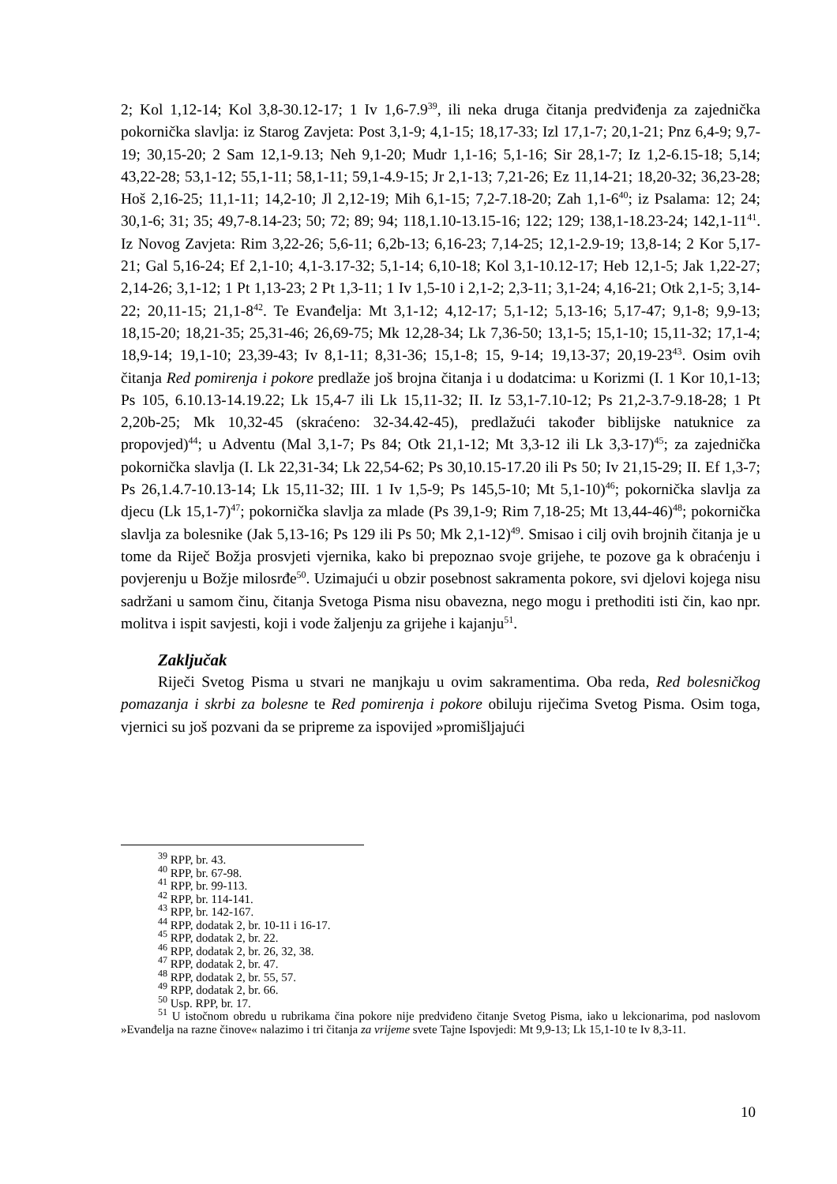2; Kol 1,12-14; Kol 3,8-30.12-17; 1 Iv 1,6-7.9<sup>39</sup>, ili neka druga čitanja predviđenja za zajednička pokornička slavlja: iz Starog Zavjeta: Post 3,1-9; 4,1-15; 18,17-33; Izl 17,1-7; 20,1-21; Pnz 6,4-9; 9,7-19; 30,15-20; 2 Sam 12,1-9.13; Neh 9,1-20; Mudr 1,1-16; 5,1-16; Sir 28,1-7; Iz 1,2-6.15-18; 5,14; 43,22-28; 53,1-12; 55,1-11; 58,1-11; 59,1-4.9-15; Jr 2,1-13; 7,21-26; Ez 11,14-21; 18,20-32; 36,23-28; Hoš 2,16-25; 11,1-11; 14,2-10; Jl 2,12-19; Mih 6,1-15; 7,2-7.18-20; Zah 1,1-6<sup>40</sup>; iz Psalama: 12; 24; 30,1-6; 31; 35; 49,7-8.14-23; 50; 72; 89; 94; 118,1.10-13.15-16; 122; 129; 138,1-18.23-24; 142,1-11<sup>41</sup>. Iz Novog Zavjeta: Rim 3,22-26; 5,6-11; 6,2b-13; 6,16-23; 7,14-25; 12,1-2.9-19; 13,8-14; 2 Kor 5,17-21; Gal 5,16-24; Ef 2,1-10; 4,1-3.17-32; 5,1-14; 6,10-18; Kol 3,1-10.12-17; Heb 12,1-5; Jak 1,22-27; 2,14-26; 3,1-12; 1 Pt 1,13-23; 2 Pt 1,3-11; 1 Iv 1,5-10 i 2,1-2; 2,3-11; 3,1-24; 4,16-21; Otk 2,1-5; 3,14-22; 20,11-15; 21,1-8<sup>42</sup>. Te Evanđelja: Mt 3,1-12; 4,12-17; 5,1-12; 5,13-16; 5,17-47; 9,1-8; 9,9-13; 18,15-20; 18,21-35; 25,31-46; 26,69-75; Mk 12,28-34; Lk 7,36-50; 13,1-5; 15,1-10; 15,11-32; 17,1-4; 18,9-14; 19,1-10; 23,39-43; Iv 8,1-11; 8,31-36; 15,1-8; 15, 9-14; 19,13-37; 20,19-23<sup>43</sup>. Osim ovih čitanja Red pomirenja i pokore predlaže još brojna čitanja i u dodatcima: u Korizmi (I. 1 Kor 10,1-13; Ps 105, 6.10.13-14.19.22; Lk 15,4-7 ili Lk 15,11-32; II. Iz 53,1-7.10-12; Ps 21,2-3.7-9.18-28; 1 Pt 2,20b-25; Mk 10,32-45 (skraćeno: 32-34.42-45), predlažući također biblijske natuknice za propovjed)<sup>44</sup>; u Adventu (Mal 3,1-7; Ps 84; Otk 21,1-12; Mt 3,3-12 ili Lk 3,3-17)<sup>45</sup>; za zajednička pokornička slavlja (I. Lk 22,31-34; Lk 22,54-62; Ps 30,10.15-17.20 ili Ps 50; Iv 21,15-29; II. Ef 1,3-7; Ps 26,1.4.7-10.13-14; Lk 15,11-32; III. 1 Iv 1,5-9; Ps 145,5-10; Mt 5,1-10)<sup>46</sup>; pokornička slavlja za djecu (Lk 15,1-7)<sup>47</sup>; pokornička slavlja za mlade (Ps 39,1-9; Rim 7,18-25; Mt 13,44-46)<sup>48</sup>; pokornička slavlja za bolesnike (Jak 5,13-16; Ps 129 ili Ps 50; Mk 2,1-12)<sup>49</sup>. Smisao i cilj ovih brojnih čitanja je u tome da Riječ Božja prosvjeti vjernika, kako bi prepoznao svoje grijehe, te pozove ga k obraćenju i povjerenju u Božje milosrđe<sup>50</sup>. Uzimajući u obzir posebnost sakramenta pokore, svi djelovi kojega nisu sadržani u samom činu, čitanja Svetoga Pisma nisu obavezna, nego mogu i prethoditi isti čin, kao npr. molitva i ispit savjesti, koji i vode žaljenju za grijehe i kajanju<sup>51</sup>.
Zaključak
Riječi Svetog Pisma u stvari ne manjkaju u ovim sakramentima. Oba reda, Red bolesničkog pomazanja i skrbi za bolesne te Red pomirenja i pokore obiluju riječima Svetog Pisma. Osim toga, vjernici su još pozvani da se pripreme za ispovijed »promišljajući
<sup>39</sup> RPP, br. 43.
<sup>40</sup> RPP, br. 67-98.
<sup>41</sup> RPP, br. 99-113.
<sup>42</sup> RPP, br. 114-141.
<sup>43</sup> RPP, br. 142-167.
<sup>44</sup> RPP, dodatak 2, br. 10-11 i 16-17.
<sup>45</sup> RPP, dodatak 2, br. 22.
<sup>46</sup> RPP, dodatak 2, br. 26, 32, 38.
<sup>47</sup> RPP, dodatak 2, br. 47.
<sup>48</sup> RPP, dodatak 2, br. 55, 57.
<sup>49</sup> RPP, dodatak 2, br. 66.
<sup>50</sup> Usp. RPP, br. 17.
<sup>51</sup> U istočnom obredu u rubrikama čina pokore nije predviđeno čitanje Svetog Pisma, iako u lekcionarima, pod naslovom »Evanđelja na razne činove« nalazimo i tri čitanja za vrijeme svete Tajne Ispovjedi: Mt 9,9-13; Lk 15,1-10 te Iv 8,3-11.
10